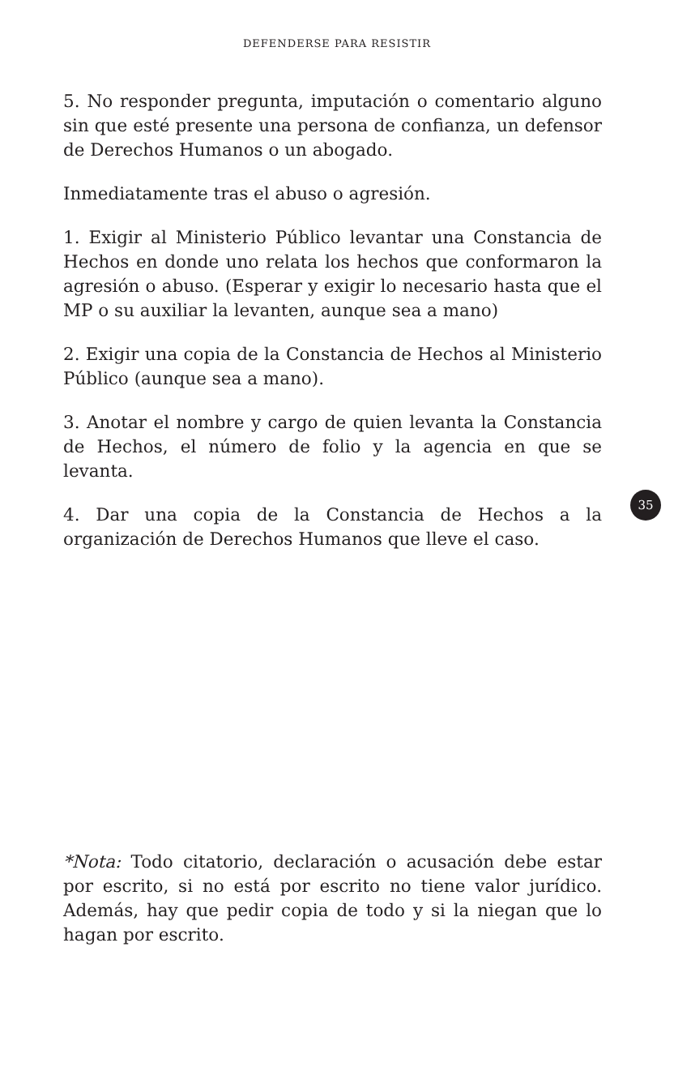DEFENDERSE PARA RESISTIR
5. No responder pregunta, imputación o comentario alguno sin que esté presente una persona de confianza, un defensor de Derechos Humanos o un abogado.
Inmediatamente tras el abuso o agresión.
1. Exigir al Ministerio Público levantar una Constancia de Hechos en donde uno relata los hechos que conformaron la agresión o abuso. (Esperar y exigir lo necesario hasta que el MP o su auxiliar la levanten, aunque sea a mano)
2. Exigir una copia de la Constancia de Hechos al Ministerio Público (aunque sea a mano).
3. Anotar el nombre y cargo de quien levanta la Constancia de Hechos, el número de folio y la agencia en que se levanta.
4. Dar una copia de la Constancia de Hechos a la organización de Derechos Humanos que lleve el caso.
35
*Nota: Todo citatorio, declaración o acusación debe estar por escrito, si no está por escrito no tiene valor jurídico. Además, hay que pedir copia de todo y si la niegan que lo hagan por escrito.